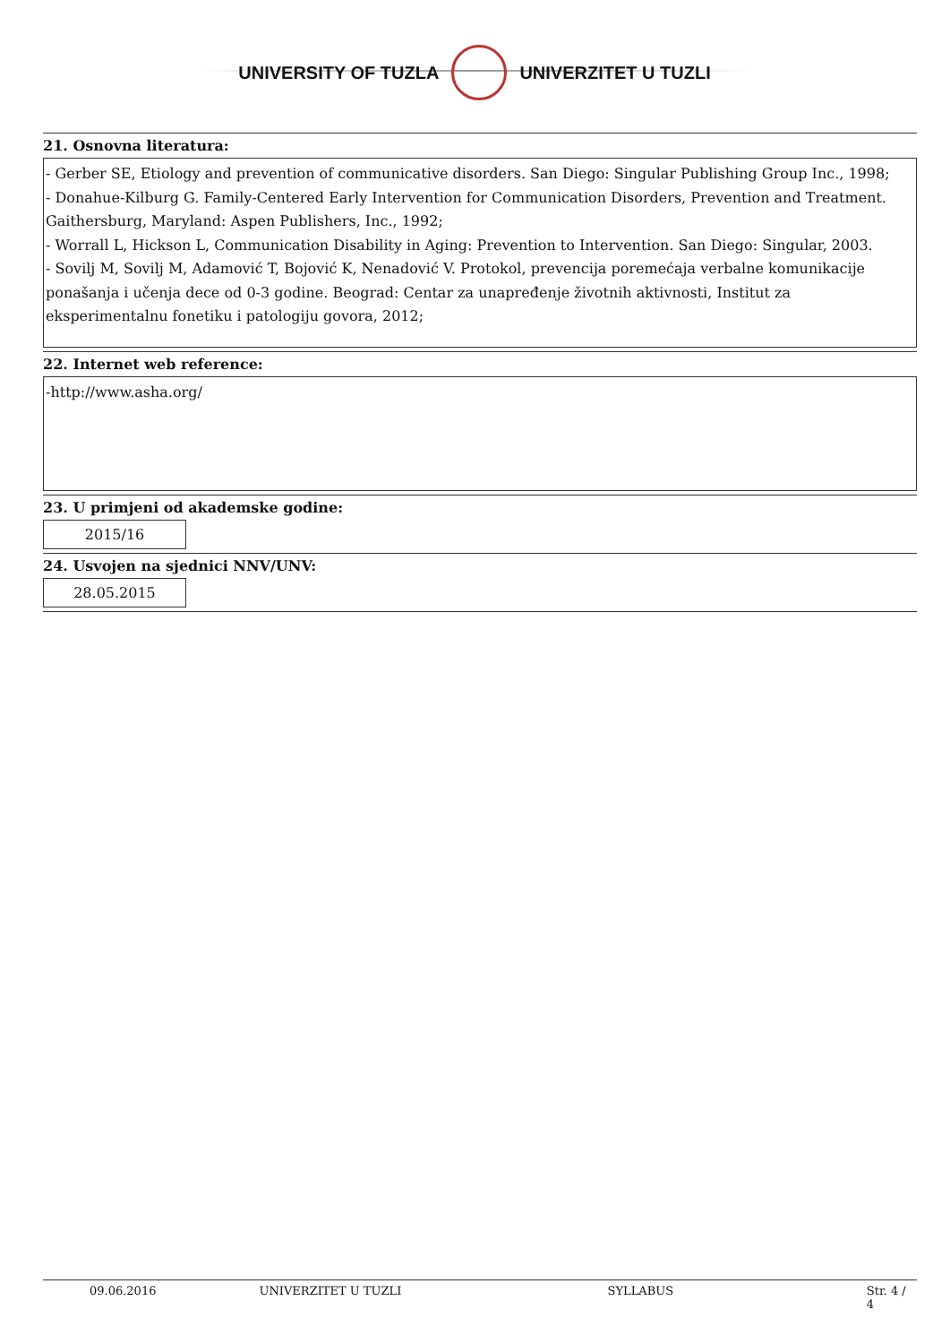UNIVERSITY OF TUZLA UNIVERZITET U TUZLI
21. Osnovna literatura:
- Gerber SE, Etiology and prevention of communicative disorders. San Diego: Singular Publishing Group Inc., 1998;
- Donahue-Kilburg G. Family-Centered Early Intervention for Communication Disorders, Prevention and Treatment. Gaithersburg, Maryland: Aspen Publishers, Inc., 1992;
- Worrall L, Hickson L, Communication Disability in Aging: Prevention to Intervention. San Diego: Singular, 2003.
- Sovilj M, Sovilj M, Adamović T, Bojović K, Nenadović V. Protokol, prevencija poremećaja verbalne komunikacije ponašanja i učenja dece od 0-3 godine. Beograd: Centar za unapređenje životnih aktivnosti, Institut za eksperimentalnu fonetiku i patologiju govora, 2012;
22. Internet web reference:
-http://www.asha.org/
23. U primjeni od akademske godine:
2015/16
24. Usvojen na sjednici NNV/UNV:
28.05.2015
09.06.2016 UNIVERZITET U TUZLI SYLLABUS Str. 4 / 4